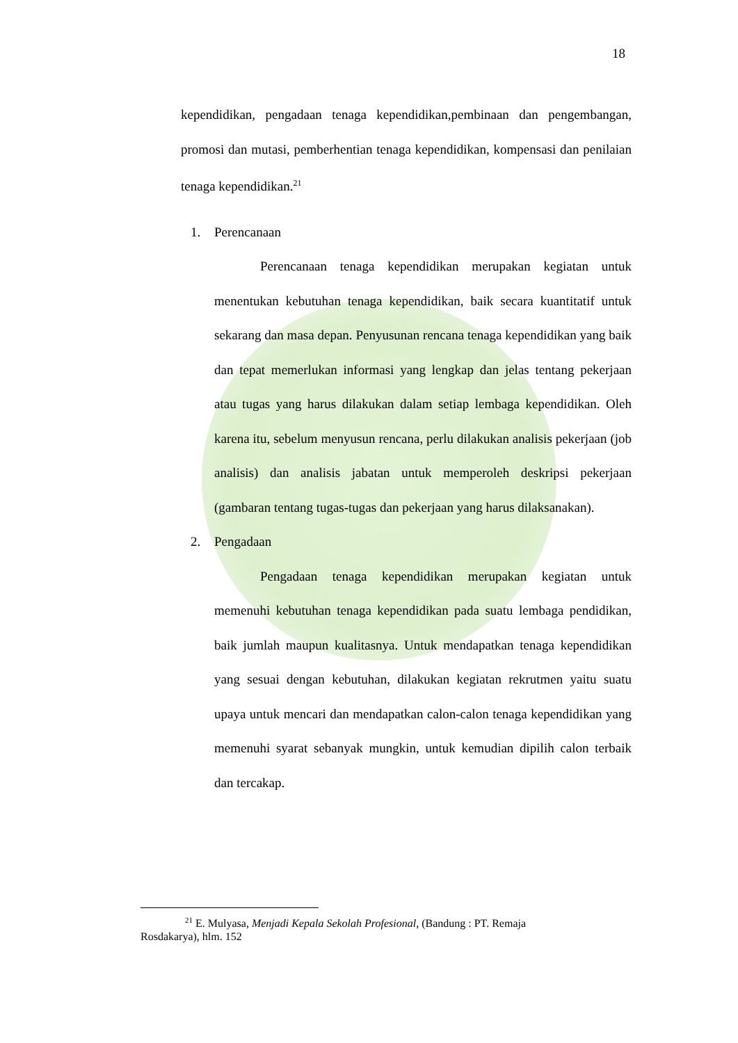18
kependidikan, pengadaan tenaga kependidikan,pembinaan dan pengembangan, promosi dan mutasi, pemberhentian tenaga kependidikan, kompensasi dan penilaian tenaga kependidikan.<sup>21</sup>
1. Perencanaan
Perencanaan tenaga kependidikan merupakan kegiatan untuk menentukan kebutuhan tenaga kependidikan, baik secara kuantitatif untuk sekarang dan masa depan. Penyusunan rencana tenaga kependidikan yang baik dan tepat memerlukan informasi yang lengkap dan jelas tentang pekerjaan atau tugas yang harus dilakukan dalam setiap lembaga kependidikan. Oleh karena itu, sebelum menyusun rencana, perlu dilakukan analisis pekerjaan (job analisis) dan analisis jabatan untuk memperoleh deskripsi pekerjaan (gambaran tentang tugas-tugas dan pekerjaan yang harus dilaksanakan).
2. Pengadaan
Pengadaan tenaga kependidikan merupakan kegiatan untuk memenuhi kebutuhan tenaga kependidikan pada suatu lembaga pendidikan, baik jumlah maupun kualitasnya. Untuk mendapatkan tenaga kependidikan yang sesuai dengan kebutuhan, dilakukan kegiatan rekrutmen yaitu suatu upaya untuk mencari dan mendapatkan calon-calon tenaga kependidikan yang memenuhi syarat sebanyak mungkin, untuk kemudian dipilih calon terbaik dan tercakap.
<sup>21</sup> E. Mulyasa, Menjadi Kepala Sekolah Profesional, (Bandung : PT. Remaja Rosdakarya), hlm. 152